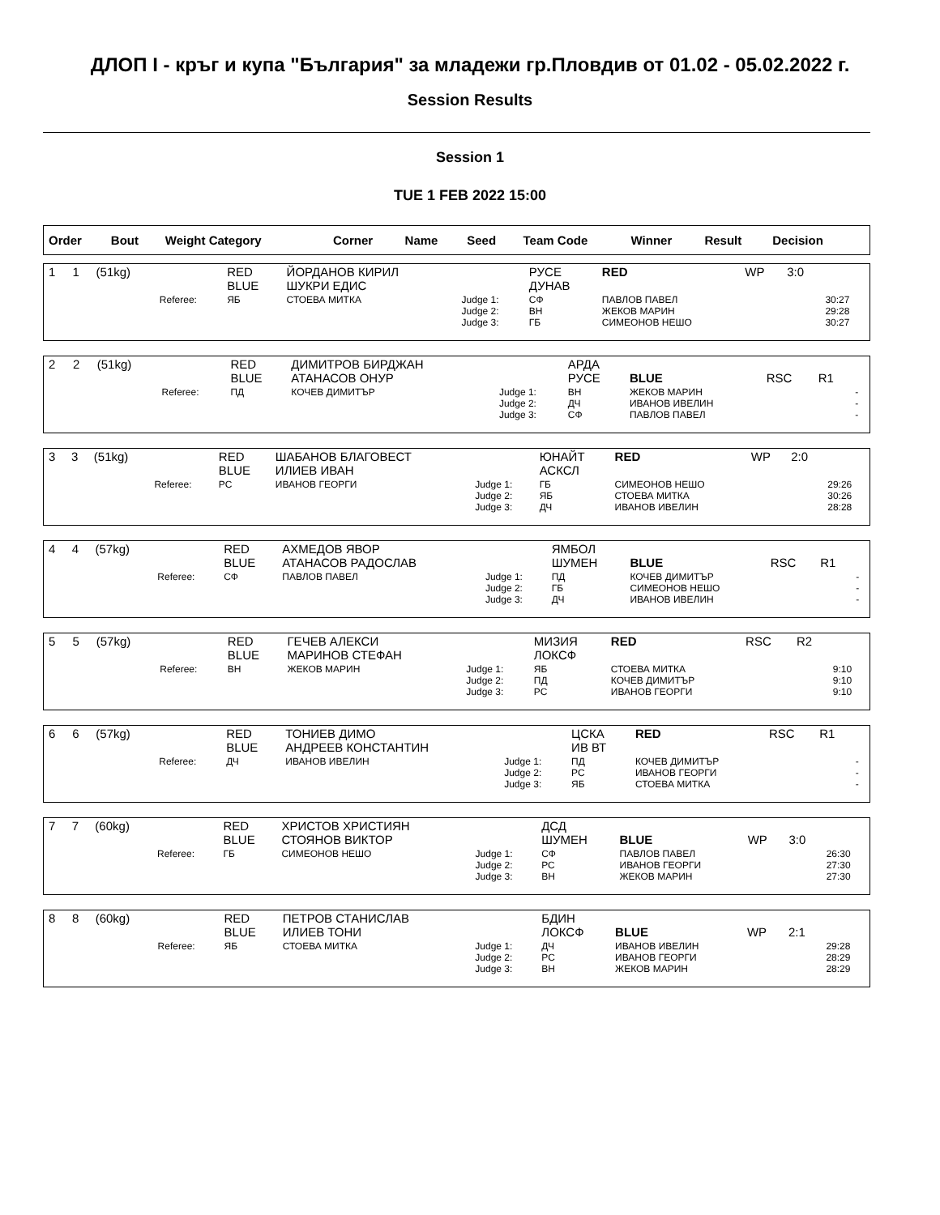ДЛОП I - кръг и купа "България" за младежи гр.Пловдив от 01.02 - 05.02.2022 г.
Session Results
Session 1
TUE 1 FEB 2022 15:00
| Order | Bout | Weight Category | | Corner | Name | Seed | Team Code | Winner | Result | Decision | |
| --- | --- | --- | --- | --- | --- | --- | --- | --- | --- | --- | --- |
| 1 | 1 | (51kg) | | RED BLUE | ЙОРДАНОВ КИРИЛ ШУКРИ ЕДИС | | РУСЕ ДУНАВ | RED | WP | 3:0 | |
| | | | Referee: | ЯБ | СТОЕВА МИТКА | Judge 1: Judge 2: Judge 3: | СФ ВН ГБ | ПАВЛОВ ПАВЕЛ ЖЕКОВ МАРИН СИМЕОНОВ НЕШО | | | 30:27 29:28 30:27 |
| 2 | 2 | (51kg) | | RED BLUE | ДИМИТРОВ БИРДЖАН АТАНАСОВ ОНУР | | АРДА РУСЕ | BLUE | RSC | R1 | |
| | | | Referee: | ПД | КОЧЕВ ДИМИТЪР | Judge 1: Judge 2: Judge 3: | ВН ДЧ СФ | ЖЕКОВ МАРИН ИВАНОВ ИВЕЛИН ПАВЛОВ ПАВЕЛ | | | - - - |
| 3 | 3 | (51kg) | | RED BLUE | ШАБАНОВ БЛАГОВЕСТ ИЛИЕВ ИВАН | | ЮНАЙТ АСКСЛ | RED | WP | 2:0 | |
| | | | Referee: | РС | ИВАНОВ ГЕОРГИ | Judge 1: Judge 2: Judge 3: | ГБ ЯБ ДЧ | СИМЕОНОВ НЕШО СТОЕВА МИТКА ИВАНОВ ИВЕЛИН | | | 29:26 30:26 28:28 |
| 4 | 4 | (57kg) | | RED BLUE | АХМЕДОВ ЯВОР АТАНАСОВ РАДОСЛАВ | | ЯМБОЛ ШУМЕН | BLUE | RSC | R1 | |
| | | | Referee: | СФ | ПАВЛОВ ПАВЕЛ | Judge 1: Judge 2: Judge 3: | ПД ГБ ДЧ | КОЧЕВ ДИМИТЪР СИМЕОНОВ НЕШО ИВАНОВ ИВЕЛИН | | | - - - |
| 5 | 5 | (57kg) | | RED BLUE | ГЕЧЕВ АЛЕКСИ МАРИНОВ СТЕФАН | | МИЗИЯ ЛОКСФ | RED | RSC | R2 | |
| | | | Referee: | ВН | ЖЕКОВ МАРИН | Judge 1: Judge 2: Judge 3: | ЯБ ПД РС | СТОЕВА МИТКА КОЧЕВ ДИМИТЪР ИВАНОВ ГЕОРГИ | | | 9:10 9:10 9:10 |
| 6 | 6 | (57kg) | | RED BLUE | ТОНИЕВ ДИМО АНДРЕЕВ КОНСТАНТИН | | ЦСКА ИВ ВТ | RED | RSC | R1 | |
| | | | Referee: | ДЧ | ИВАНОВ ИВЕЛИН | Judge 1: Judge 2: Judge 3: | ПД РС ЯБ | КОЧЕВ ДИМИТЪР ИВАНОВ ГЕОРГИ СТОЕВА МИТКА | | | - - - |
| 7 | 7 | (60kg) | | RED BLUE | ХРИСТОВ ХРИСТИЯН СТОЯНОВ ВИКТОР | | ДСД ШУМЕН | BLUE | WP | 3:0 | |
| | | | Referee: | ГБ | СИМЕОНОВ НЕШО | Judge 1: Judge 2: Judge 3: | СФ РС ВН | ПАВЛОВ ПАВЕЛ ИВАНОВ ГЕОРГИ ЖЕКОВ МАРИН | | | 26:30 27:30 27:30 |
| 8 | 8 | (60kg) | | RED BLUE | ПЕТРОВ СТАНИСЛАВ ИЛИЕВ ТОНИ | | БДИН ЛОКСФ | BLUE | WP | 2:1 | |
| | | | Referee: | ЯБ | СТОЕВА МИТКА | Judge 1: Judge 2: Judge 3: | ДЧ РС ВН | ИВАНОВ ИВЕЛИН ИВАНОВ ГЕОРГИ ЖЕКОВ МАРИН | | | 29:28 28:29 28:29 |